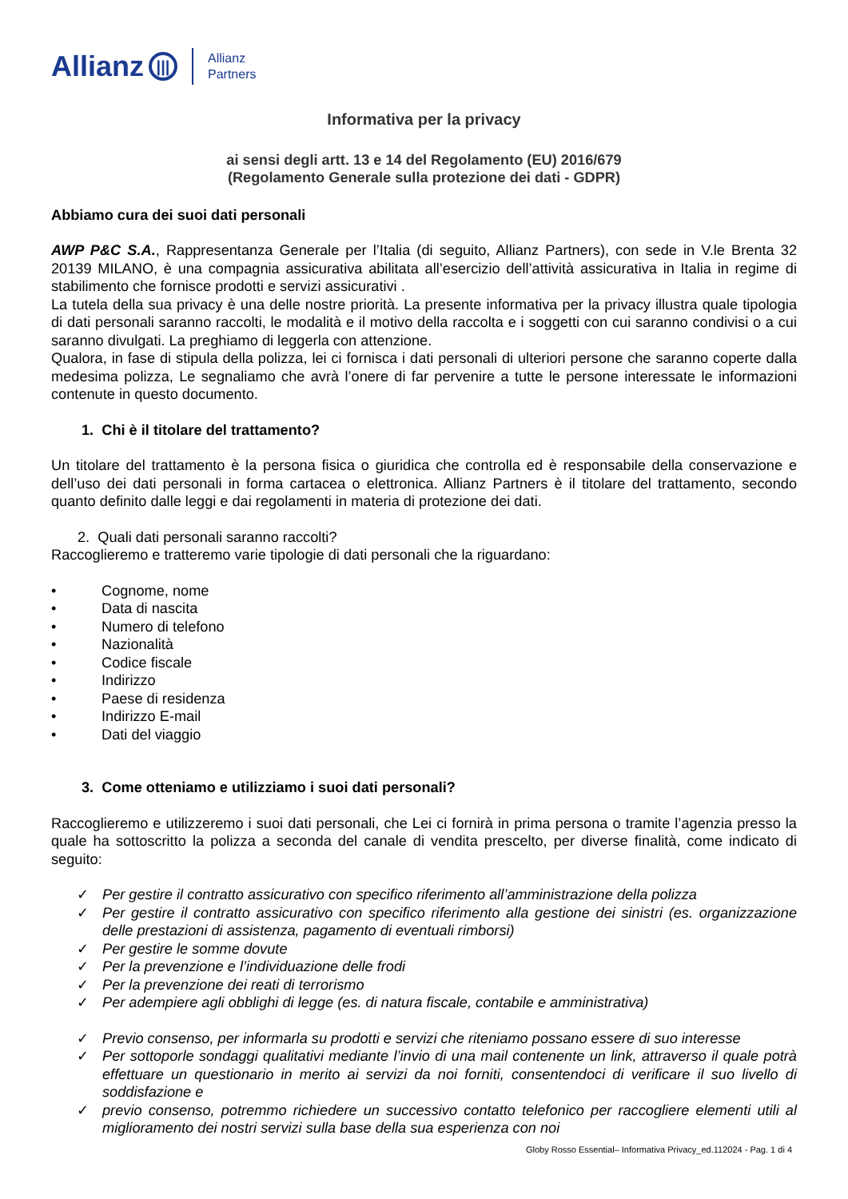Allianz ||| Allianz
Partners
Informativa per la privacy
ai sensi degli artt. 13 e 14 del Regolamento (EU) 2016/679
(Regolamento Generale sulla protezione dei dati - GDPR)
Abbiamo cura dei suoi dati personali
AWP P&C S.A., Rappresentanza Generale per l’Italia (di seguito, Allianz Partners), con sede in V.le Brenta 32 20139 MILANO, è una compagnia assicurativa abilitata all’esercizio dell’attività assicurativa in Italia in regime di stabilimento che fornisce prodotti e servizi assicurativi .
La tutela della sua privacy è una delle nostre priorità. La presente informativa per la privacy illustra quale tipologia di dati personali saranno raccolti, le modalità e il motivo della raccolta e i soggetti con cui saranno condivisi o a cui saranno divulgati. La preghiamo di leggerla con attenzione.
Qualora, in fase di stipula della polizza, lei ci fornisca i dati personali di ulteriori persone che saranno coperte dalla medesima polizza, Le segnaliamo che avrà l’onere di far pervenire a tutte le persone interessate le informazioni contenute in questo documento.
1. Chi è il titolare del trattamento?
Un titolare del trattamento è la persona fisica o giuridica che controlla ed è responsabile della conservazione e dell’uso dei dati personali in forma cartacea o elettronica. Allianz Partners è il titolare del trattamento, secondo quanto definito dalle leggi e dai regolamenti in materia di protezione dei dati.
2. Quali dati personali saranno raccolti?
Raccoglieremo e tratteremo varie tipologie di dati personali che la riguardano:
• Cognome, nome
• Data di nascita
• Numero di telefono
• Nazionalità
• Codice fiscale
• Indirizzo
• Paese di residenza
• Indirizzo E-mail
• Dati del viaggio
3. Come otteniamo e utilizziamo i suoi dati personali?
Raccoglieremo e utilizzeremo i suoi dati personali, che Lei ci fornirà in prima persona o tramite l’agenzia presso la quale ha sottoscritto la polizza a seconda del canale di vendita prescelto, per diverse finalità, come indicato di seguito:
✓ Per gestire il contratto assicurativo con specifico riferimento all’amministrazione della polizza
✓ Per gestire il contratto assicurativo con specifico riferimento alla gestione dei sinistri (es. organizzazione delle prestazioni di assistenza, pagamento di eventuali rimborsi)
✓ Per gestire le somme dovute
✓ Per la prevenzione e l’individuazione delle frodi
✓ Per la prevenzione dei reati di terrorismo
✓ Per adempiere agli obblighi di legge (es. di natura fiscale, contabile e amministrativa)
✓ Previo consenso, per informarla su prodotti e servizi che riteniamo possano essere di suo interesse
✓ Per sottoporle sondaggi qualitativi mediante l’invio di una mail contenente un link, attraverso il quale potrà effettuare un questionario in merito ai servizi da noi forniti, consentendoci di verificare il suo livello di soddisfazione e
✓ previo consenso, potremmo richiedere un successivo contatto telefonico per raccogliere elementi utili al miglioramento dei nostri servizi sulla base della sua esperienza con noi
Globy Rosso Essential– Informativa Privacy_ed.112024 - Pag. 1 di 4